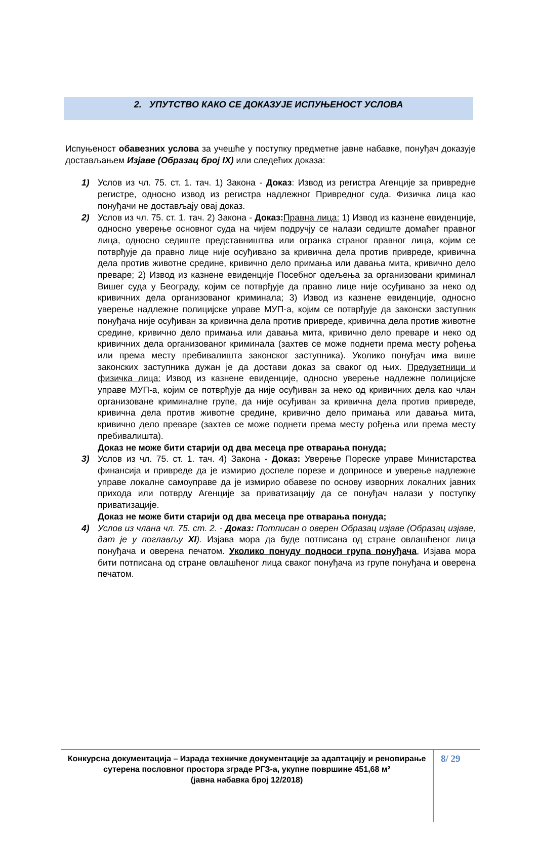2. УПУТСТВО КАКО СЕ ДОКАЗУЈЕ ИСПУЊЕНОСТ УСЛОВА
Испуњеност обавезних услова за учешће у поступку предметне јавне набавке, понуђач доказује достављањем Изјаве (Образац број IX) или следећих доказа:
1) Услов из чл. 75. ст. 1. тач. 1) Закона - Доказ: Извод из регистра Агенције за привредне регистре, односно извод из регистра надлежног Привредног суда. Физичка лица као понуђачи не достављају овај доказ.
2) Услов из чл. 75. ст. 1. тач. 2) Закона - Доказ: Правна лица: 1) Извод из казнене евиденције, односно уверење основног суда на чијем подручју се налази седиште домаћег правног лица, односно седиште представништва или огранка страног правног лица, којим се потврђује да правно лице није осуђивано за кривична дела против привреде, кривична дела против животне средине, кривично дело примања или давања мита, кривично дело преваре; 2) Извод из казнене евиденције Посебног одељења за организовани криминал Вишег суда у Београду, којим се потврђује да правно лице није осуђивано за неко од кривичних дела организованог криминала; 3) Извод из казнене евиденције, односно уверење надлежне полицијске управе МУП-а, којим се потврђује да законски заступник понуђача није осуђиван за кривична дела против привреде, кривична дела против животне средине, кривично дело примања или давања мита, кривично дело преваре и неко од кривичних дела организованог криминала (захтев се може поднети према месту рођења или према месту пребивалишта законског заступника). Уколико понуђач има више законских заступника дужан је да достави доказ за сваког од њих. Предузетници и физичка лица: Извод из казнене евиденције, односно уверење надлежне полицијске управе МУП-а, којим се потврђује да није осуђиван за неко од кривичних дела као члан организоване криминалне групе, да није осуђиван за кривична дела против привреде, кривична дела против животне средине, кривично дело примања или давања мита, кривично дело преваре (захтев се може поднети према месту рођења или према месту пребивалишта).
Доказ не може бити старији од два месеца пре отварања понуда;
3) Услов из чл. 75. ст. 1. тач. 4) Закона - Доказ: Уверење Пореске управе Министарства финансија и привреде да је измирио доспеле порезе и доприносе и уверење надлежне управе локалне самоуправе да је измирио обавезе по основу изворних локалних јавних прихода или потврду Агенције за приватизацију да се понуђач налази у поступку приватизације.
Доказ не може бити старији од два месеца пре отварања понуда;
4) Услов из члана чл. 75. ст. 2. - Доказ: Потписан о оверен Образац изјаве (Образац изјаве, дат је у поглављу XI). Изјава мора да буде потписана од стране овлашћеног лица понуђача и оверена печатом. Уколико понуду подноси група понуђача, Изјава мора бити потписана од стране овлашћеног лица сваког понуђача из групе понуђача и оверена печатом.
Конкурсна документација – Израда техничке документације за адаптацију и реновирање сутерена пословног простора зграде РГЗ-а, укупне површине 451,68 м²
(јавна набавка број 12/2018)
8/ 29